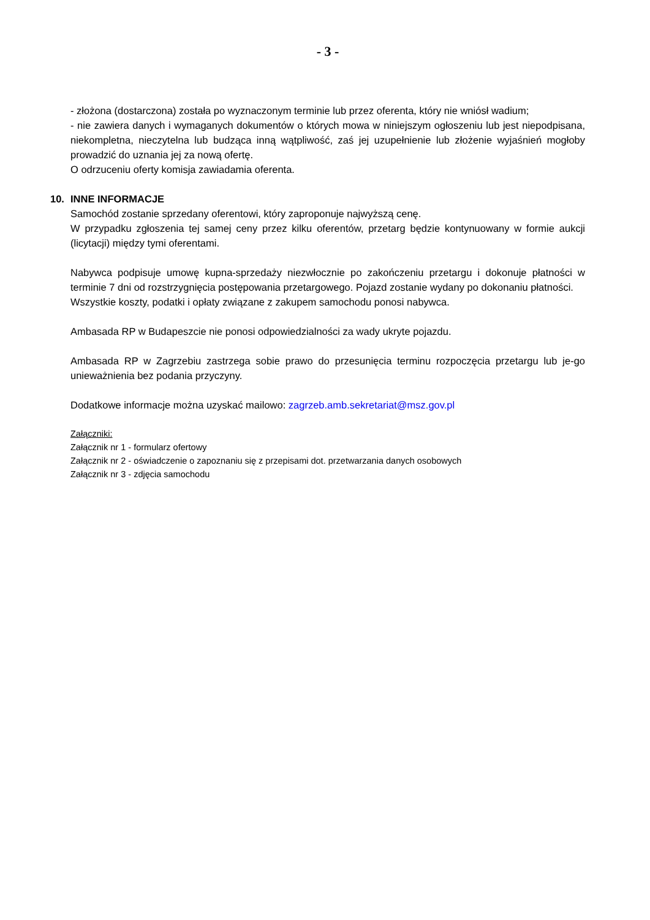- 3 -
- złożona (dostarczona) została po wyznaczonym terminie lub przez oferenta, który nie wniósł wadium;
- nie zawiera danych i wymaganych dokumentów o których mowa w niniejszym ogłoszeniu lub jest niepodpisana, niekompletna, nieczytelna lub budząca inną wątpliwość, zaś jej uzupełnienie lub złożenie wyjaśnień mogłoby prowadzić do uznania jej za nową ofertę.
O odrzuceniu oferty komisja zawiadamia oferenta.
10. INNE INFORMACJE
Samochód zostanie sprzedany oferentowi, który zaproponuje najwyższą cenę.
W przypadku zgłoszenia tej samej ceny przez kilku oferentów, przetarg będzie kontynuowany w formie aukcji (licytacji) między tymi oferentami.
Nabywca podpisuje umowę kupna-sprzedaży niezwłocznie po zakończeniu przetargu i dokonuje płatności w terminie 7 dni od rozstrzygnięcia postępowania przetargowego. Pojazd zostanie wydany po dokonaniu płatności.
Wszystkie koszty, podatki i opłaty związane z zakupem samochodu ponosi nabywca.
Ambasada RP w Budapeszcie nie ponosi odpowiedzialności za wady ukryte pojazdu.
Ambasada RP w Zagrzebiu zastrzega sobie prawo do przesunięcia terminu rozpoczęcia przetargu lub je-go unieważnienia bez podania przyczyny.
Dodatkowe informacje można uzyskać mailowo: zagrzeb.amb.sekretariat@msz.gov.pl
Załączniki:
Załącznik nr 1 - formularz ofertowy
Załącznik nr 2 - oświadczenie o zapoznaniu się z przepisami dot. przetwarzania danych osobowych
Załącznik nr 3 - zdjęcia samochodu